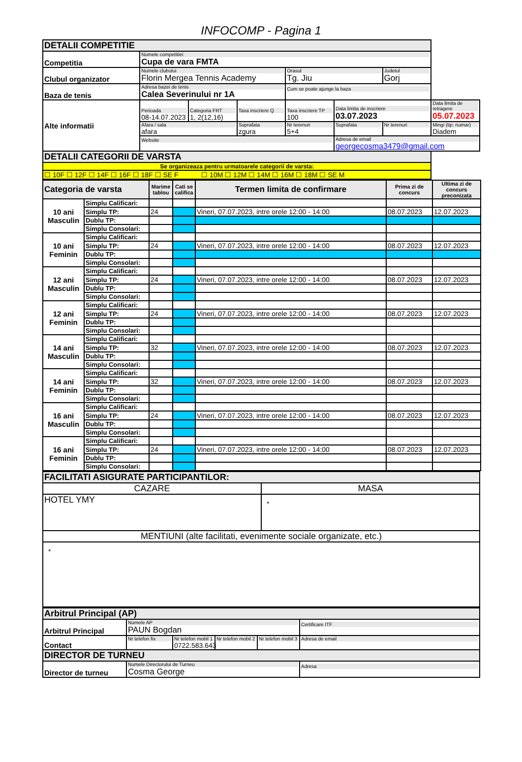INFOCOMP - Pagina 1
| DETALII COMPETITIE | | | | | | | |
| Competitia | Numele competitiei Cupa de vara FMTA | | | | | | |
| Clubul organizator | Numele clubului Florin Mergea Tennis Academy | | | Orasul Tg. Jiu | | Judetul Gorj | |
| Baza de tenis | Adresa bazei de tenis Calea Severinului nr 1A | | | Cum se poate ajunge la baza | | | |
| Alte informatii | Perioada 08-14.07.2023 | Categoria FRT 1, 2(12,16) | Taxa inscriere Q | Taxa inscriere TP 100 | Data limita de inscriere 03.07.2023 | | Data limita de retragere 05.07.2023 |
| | Afara / sala afara | | Suprafata zgura | Nr terenuri 5+4 | Suprafata | Nr terenuri | Mingi (tip; numar) Diadem |
| | Website | | | | Adresa de email georgecosma3479@gmail.com | | |
| DETALII CATEGORII DE VARSTA | | | | | | | |
| Se organizeaza pentru urmatoarele categorii de varsta: | | | | | | | |
| ☐ 10F ☐ 12F ☐ 14F ☐ 16F ☐ 18F ☐ SE F ☐ 10M ☐ 12M ☐ 14M ☐ 16M ☐ 18M ☐ SE M | | | | | | | |
| Categoria de varsta | | Marime tablou | Cati se califica | Termen limita de confirmare | Prima zi de concurs | Ultima zi de concurs preconizata |
| --- | --- | --- | --- | --- | --- | --- |
| 10 ani Masculin | Simplu Calificari: | | | | | |
| | Simplu TP: | 24 | | Vineri, 07.07.2023, intre orele 12:00 - 14:00 | 08.07.2023 | 12.07.2023 |
| | Dublu TP: | | | | | |
| | Simplu Consolari: | | | | | |
| 10 ani Feminin | Simplu Calificari: | | | | | |
| | Simplu TP: | 24 | | Vineri, 07.07.2023, intre orele 12:00 - 14:00 | 08.07.2023 | 12.07.2023 |
| | Dublu TP: | | | | | |
| | Simplu Consolari: | | | | | |
| 12 ani Masculin | Simplu Calificari: | | | | | |
| | Simplu TP: | 24 | | Vineri, 07.07.2023, intre orele 12:00 - 14:00 | 08.07.2023 | 12.07.2023 |
| | Dublu TP: | | | | | |
| | Simplu Consolari: | | | | | |
| 12 ani Feminin | Simplu Calificari: | | | | | |
| | Simplu TP: | 24 | | Vineri, 07.07.2023, intre orele 12:00 - 14:00 | 08.07.2023 | 12.07.2023 |
| | Dublu TP: | | | | | |
| | Simplu Consolari: | | | | | |
| 14 ani Masculin | Simplu Calificari: | | | | | |
| | Simplu TP: | 32 | | Vineri, 07.07.2023, intre orele 12:00 - 14:00 | 08.07.2023 | 12.07.2023 |
| | Dublu TP: | | | | | |
| | Simplu Consolari: | | | | | |
| 14 ani Feminin | Simplu Calificari: | | | | | |
| | Simplu TP: | 32 | | Vineri, 07.07.2023, intre orele 12:00 - 14:00 | 08.07.2023 | 12.07.2023 |
| | Dublu TP: | | | | | |
| | Simplu Consolari: | | | | | |
| 16 ani Masculin | Simplu Calificari: | | | | | |
| | Simplu TP: | 24 | | Vineri, 07.07.2023, intre orele 12:00 - 14:00 | 08.07.2023 | 12.07.2023 |
| | Dublu TP: | | | | | |
| | Simplu Consolari: | | | | | |
| 16 ani Feminin | Simplu Calificari: | | | | | |
| | Simplu TP: | 24 | | Vineri, 07.07.2023, intre orele 12:00 - 14:00 | 08.07.2023 | 12.07.2023 |
| | Dublu TP: | | | | | |
| | Simplu Consolari: | | | | | |
| FACILITATI ASIGURATE PARTICIPANTILOR: | |
| CAZARE | MASA |
| HOTEL YMY | * |
| MENTIUNI (alte facilitati, evenimente sociale organizate, etc.) | |
| * | |
| Arbitrul Principal (AP) | | | | | |
| Arbitrul Principal | Numele AP PAUN Bogdan | | | | Certificare ITF |
| Contact | Nr telefon fix | Nr telefon mobil 1 0722.583.643 | Nr telefon mobil 2 | Nr telefon mobil 3 | Adresa de email |
| DIRECTOR DE TURNEU | | | | | |
| Director de turneu | Numele Directorului de Turneu Cosma George | | | | Adresa |